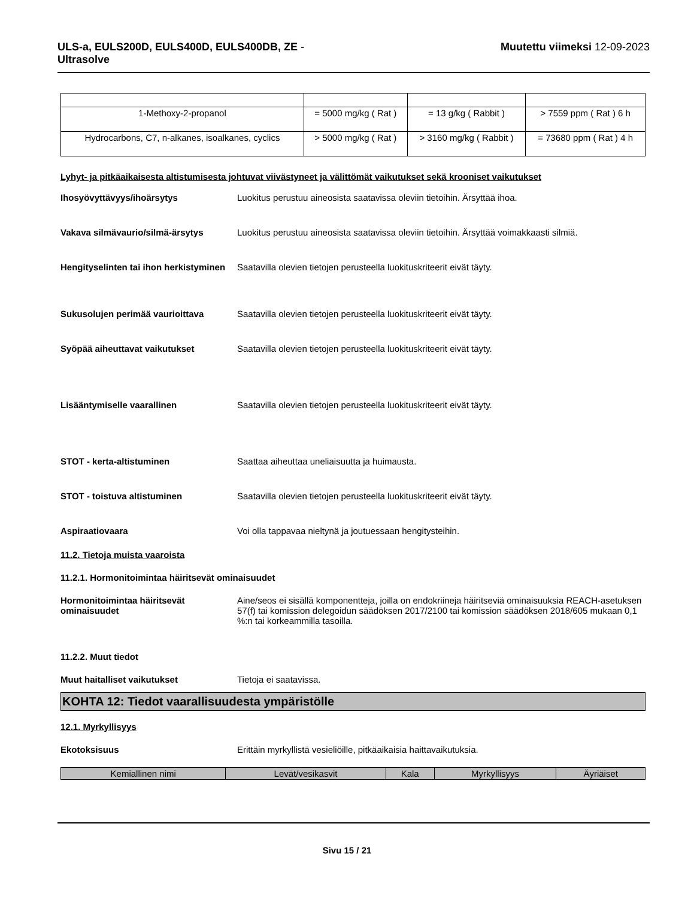ULS-a, EULS200D, EULS400D, EULS400DB, ZE - Ultrasolve
Muutettu viimeksi 12-09-2023
| 1-Methoxy-2-propanol | = 5000 mg/kg ( Rat ) | = 13 g/kg ( Rabbit ) | > 7559 ppm ( Rat ) 6 h |
| Hydrocarbons, C7, n-alkanes, isoalkanes, cyclics | > 5000 mg/kg ( Rat ) | > 3160 mg/kg ( Rabbit ) | = 73680 ppm ( Rat ) 4 h |
Lyhyt- ja pitkäaikaisesta altistumisesta johtuvat viivästyneet ja välittömät vaikutukset sekä krooniset vaikutukset
Ihosyövyttävyys/ihoärsytys Luokitus perustuu aineosista saatavissa oleviin tietoihin. Ärsyttää ihoa.
Vakava silmävaurio/silmä-ärsytys Luokitus perustuu aineosista saatavissa oleviin tietoihin. Ärsyttää voimakkaasti silmiä.
Hengityselinten tai ihon herkistyminen
Saatavilla olevien tietojen perusteella luokituskriteerit eivät täyty.
Sukusolujen perimää vaurioittava Saatavilla olevien tietojen perusteella luokituskriteerit eivät täyty.
Syöpää aiheuttavat vaikutukset Saatavilla olevien tietojen perusteella luokituskriteerit eivät täyty.
Lisääntymiselle vaarallinen Saatavilla olevien tietojen perusteella luokituskriteerit eivät täyty.
STOT - kerta-altistuminen Saattaa aiheuttaa uneliaisuutta ja huimausta.
STOT - toistuva altistuminen Saatavilla olevien tietojen perusteella luokituskriteerit eivät täyty.
Aspiraatiovaara Voi olla tappavaa nieltynä ja joutuessaan hengitysteihin.
11.2. Tietoja muista vaaroista
11.2.1. Hormonitoimintaa häiritsevät ominaisuudet
Hormonitoimintaa häiritsevät ominaisuudet
Aine/seos ei sisällä komponentteja, joilla on endokriineja häiritseviä ominaisuuksia REACH-asetuksen 57(f) tai komission delegoidun säädöksen 2017/2100 tai komission säädöksen 2018/605 mukaan 0,1 %:n tai korkeammilla tasoilla.
11.2.2. Muut tiedot
Muut haitalliset vaikutukset Tietoja ei saatavissa.
KOHTA 12: Tiedot vaarallisuudesta ympäristölle
12.1. Myrkyllisyys
Ekotoksisuus Erittäin myrkyllistä vesieliöille, pitkäaikaisia haittavaikutuksia.
| Kemiallinen nimi | Levät/vesikasvit | Kala | Myrkyllisyys | Äyriäiset |
| --- | --- | --- | --- | --- |
Sivu 15 / 21